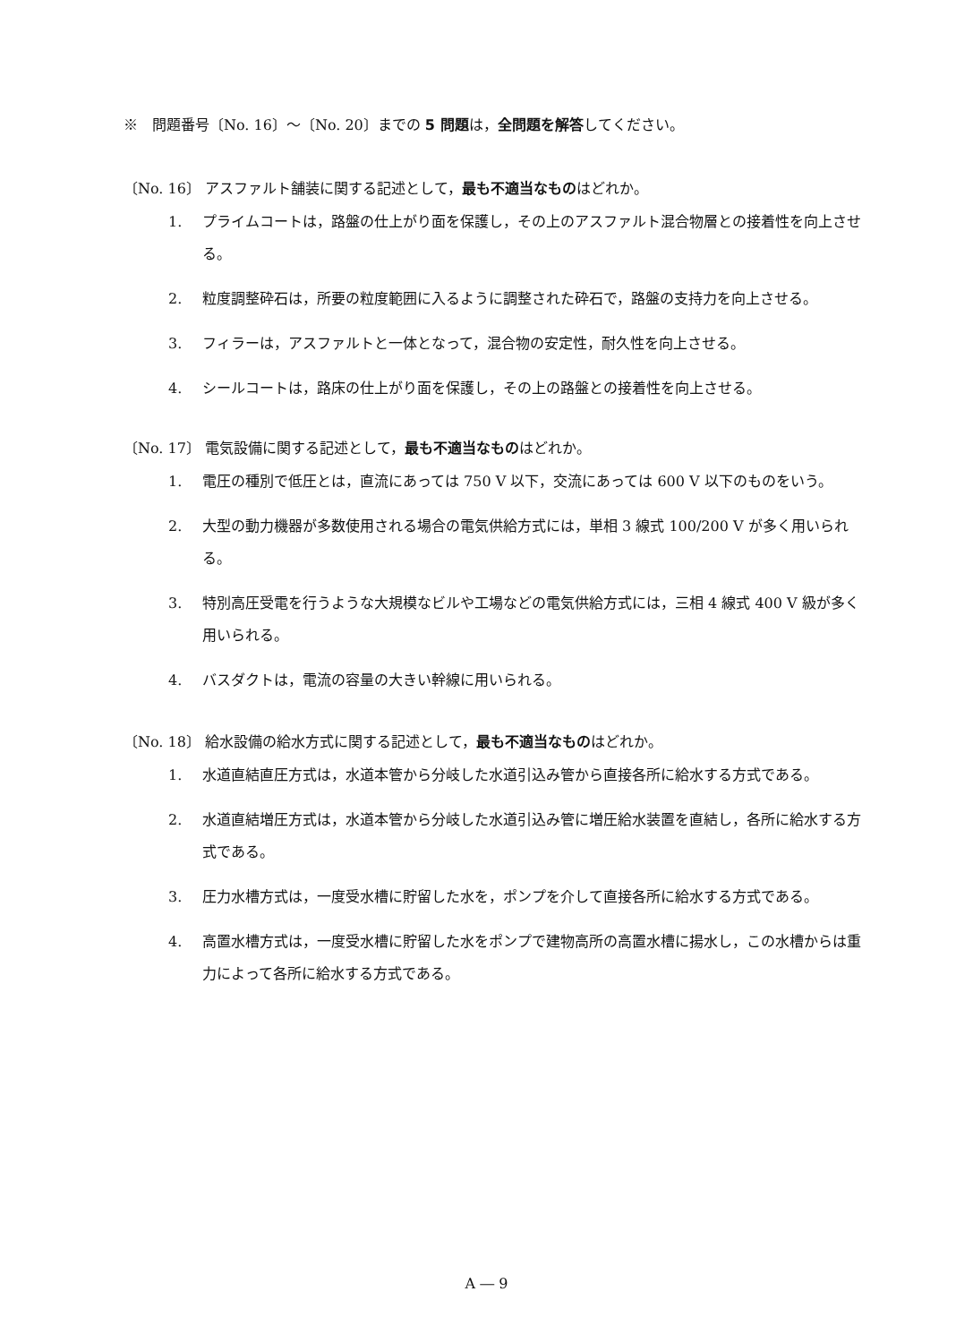※　問題番号〔No. 16〕～〔No. 20〕までの 5 問題は，全問題を解答してください。
〔No. 16〕 アスファルト舗装に関する記述として，最も不適当なものはどれか。
1.
プライムコートは，路盤の仕上がり面を保護し，その上のアスファルト混合物層との接着性を向上させる。
2.
粒度調整砕石は，所要の粒度範囲に入るように調整された砕石で，路盤の支持力を向上させる。
3.
フィラーは，アスファルトと一体となって，混合物の安定性，耐久性を向上させる。
4.
シールコートは，路床の仕上がり面を保護し，その上の路盤との接着性を向上させる。
〔No. 17〕 電気設備に関する記述として，最も不適当なものはどれか。
1.
電圧の種別で低圧とは，直流にあっては 750 V 以下，交流にあっては 600 V 以下のものをいう。
2.
大型の動力機器が多数使用される場合の電気供給方式には，単相 3 線式 100/200 V が多く用いられる。
3.
特別高圧受電を行うような大規模なビルや工場などの電気供給方式には，三相 4 線式 400 V 級が多く用いられる。
4.
バスダクトは，電流の容量の大きい幹線に用いられる。
〔No. 18〕 給水設備の給水方式に関する記述として，最も不適当なものはどれか。
1.
水道直結直圧方式は，水道本管から分岐した水道引込み管から直接各所に給水する方式である。
2.
水道直結増圧方式は，水道本管から分岐した水道引込み管に増圧給水装置を直結し，各所に給水する方式である。
3.
圧力水槽方式は，一度受水槽に貯留した水を，ポンプを介して直接各所に給水する方式である。
4.
高置水槽方式は，一度受水槽に貯留した水をポンプで建物高所の高置水槽に揚水し，この水槽からは重力によって各所に給水する方式である。
A ― 9